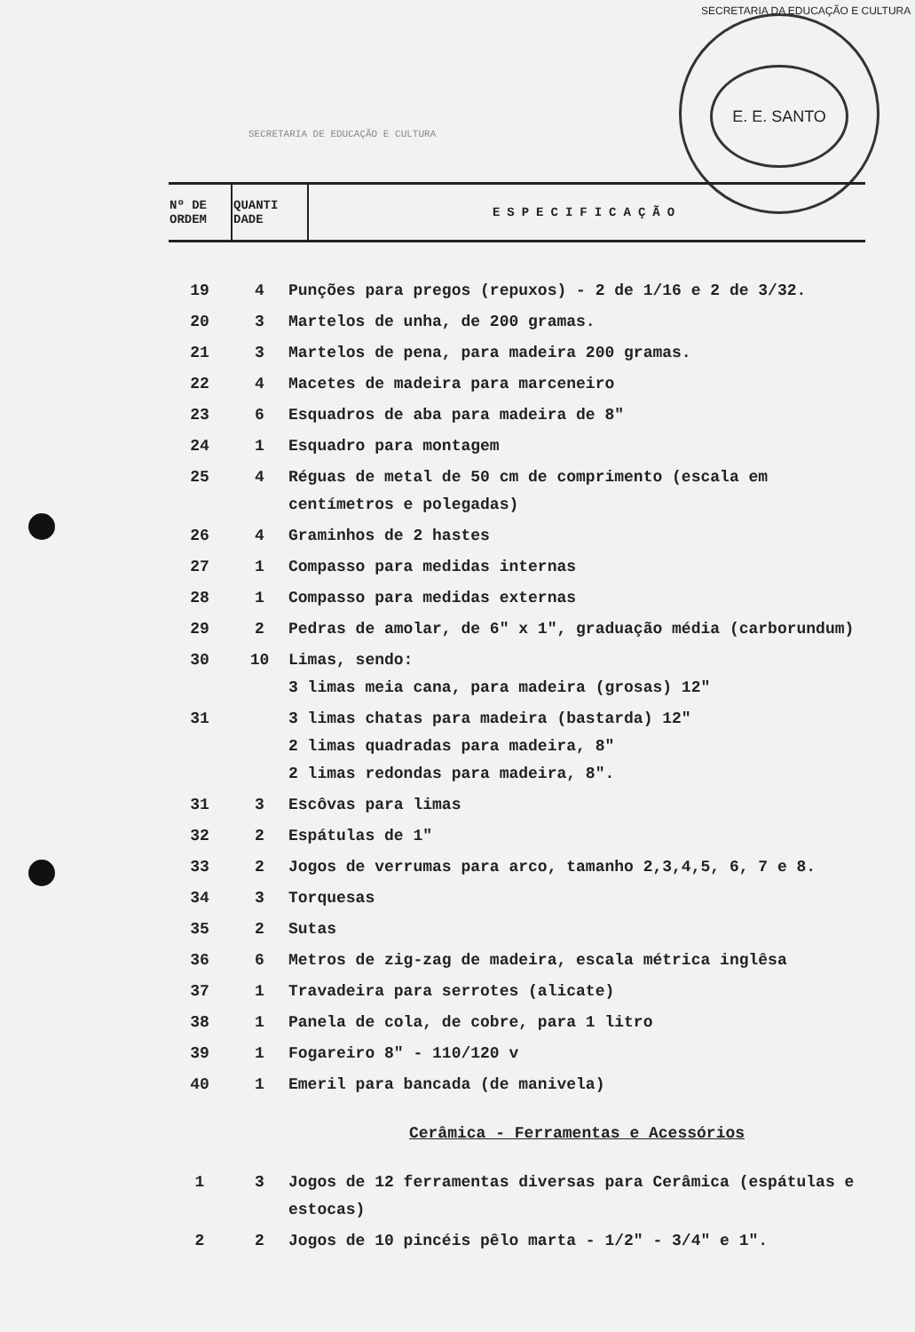E. E. SANTO
SECRETARIA DA EDUCAÇÃO E CULTURA
SECRETARIA DE EDUCAÇÃO E CULTURA
| Nº DE ORDEM | QUANTI DADE | ESPECIFICAÇÃO |
| 19 | 4 | Punções para pregos (repuxos) - 2 de 1/16 e 2 de 3/32. |
| 20 | 3 | Martelos de unha, de 200 gramas. |
| 21 | 3 | Martelos de pena, para madeira 200 gramas. |
| 22 | 4 | Macetes de madeira para marceneiro |
| 23 | 6 | Esquadros de aba para madeira de 8" |
| 24 | 1 | Esquadro para montagem |
| 25 | 4 | Réguas de metal de 50 cm de comprimento (escala em centímetros e polegadas) |
| 26 | 4 | Graminhos de 2 hastes |
| 27 | 1 | Compasso para medidas internas |
| 28 | 1 | Compasso para medidas externas |
| 29 | 2 | Pedras de amolar, de 6" x 1", graduação média (carborundum) |
| 30 | 10 | Limas, sendo: 3 limas meia cana, para madeira (grosas) 12" |
| 31 | | 3 limas chatas para madeira (bastarda) 12" 2 limas quadradas para madeira, 8" 2 limas redondas para madeira, 8". |
| 31 | 3 | Escôvas para limas |
| 32 | 2 | Espátulas de 1" |
| 33 | 2 | Jogos de verrumas para arco, tamanho 2,3,4,5, 6, 7 e 8. |
| 34 | 3 | Torquesas |
| 35 | 2 | Sutas |
| 36 | 6 | Metros de zig-zag de madeira, escala métrica inglêsa |
| 37 | 1 | Travadeira para serrotes (alicate) |
| 38 | 1 | Panela de cola, de cobre, para 1 litro |
| 39 | 1 | Fogareiro 8" - 110/120 v |
| 40 | 1 | Emeril para bancada (de manivela) |
| Cerâmica - Ferramentas e Acessórios | | |
| 1 | 3 | Jogos de 12 ferramentas diversas para Cerâmica (espátulas e estocas) |
| 2 | 2 | Jogos de 10 pincéis pêlo marta - 1/2" - 3/4" e 1". |